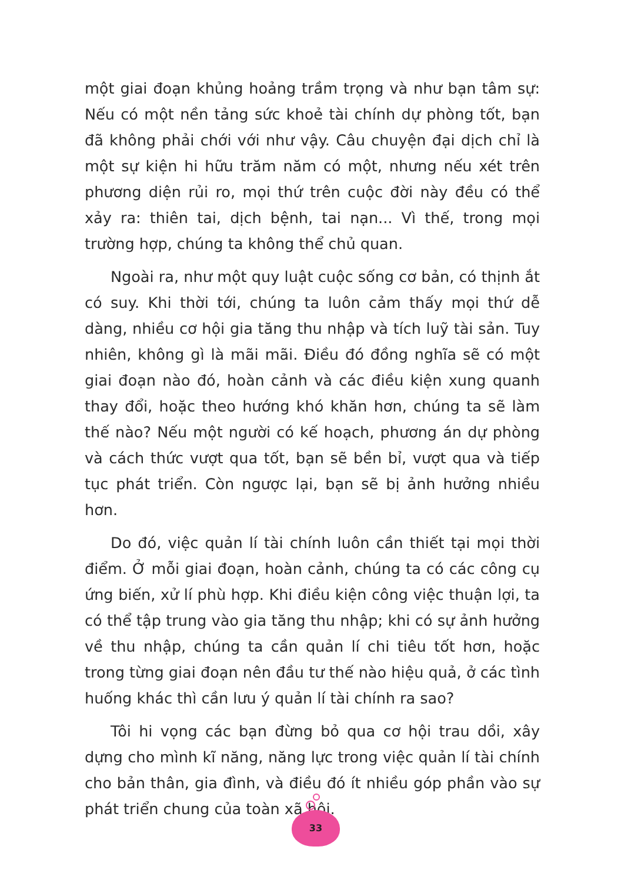một giai đoạn khủng hoảng trầm trọng và như bạn tâm sự: Nếu có một nền tảng sức khoẻ tài chính dự phòng tốt, bạn đã không phải chới với như vậy. Câu chuyện đại dịch chỉ là một sự kiện hi hữu trăm năm có một, nhưng nếu xét trên phương diện rủi ro, mọi thứ trên cuộc đời này đều có thể xảy ra: thiên tai, dịch bệnh, tai nạn... Vì thế, trong mọi trường hợp, chúng ta không thể chủ quan.
Ngoài ra, như một quy luật cuộc sống cơ bản, có thịnh ắt có suy. Khi thời tới, chúng ta luôn cảm thấy mọi thứ dễ dàng, nhiều cơ hội gia tăng thu nhập và tích luỹ tài sản. Tuy nhiên, không gì là mãi mãi. Điều đó đồng nghĩa sẽ có một giai đoạn nào đó, hoàn cảnh và các điều kiện xung quanh thay đổi, hoặc theo hướng khó khăn hơn, chúng ta sẽ làm thế nào? Nếu một người có kế hoạch, phương án dự phòng và cách thức vượt qua tốt, bạn sẽ bền bỉ, vượt qua và tiếp tục phát triển. Còn ngược lại, bạn sẽ bị ảnh hưởng nhiều hơn.
Do đó, việc quản lí tài chính luôn cần thiết tại mọi thời điểm. Ở mỗi giai đoạn, hoàn cảnh, chúng ta có các công cụ ứng biến, xử lí phù hợp. Khi điều kiện công việc thuận lợi, ta có thể tập trung vào gia tăng thu nhập; khi có sự ảnh hưởng về thu nhập, chúng ta cần quản lí chi tiêu tốt hơn, hoặc trong từng giai đoạn nên đầu tư thế nào hiệu quả, ở các tình huống khác thì cần lưu ý quản lí tài chính ra sao?
Tôi hi vọng các bạn đừng bỏ qua cơ hội trau dồi, xây dựng cho mình kĩ năng, năng lực trong việc quản lí tài chính cho bản thân, gia đình, và điều đó ít nhiều góp phần vào sự phát triển chung của toàn xã hội.
33